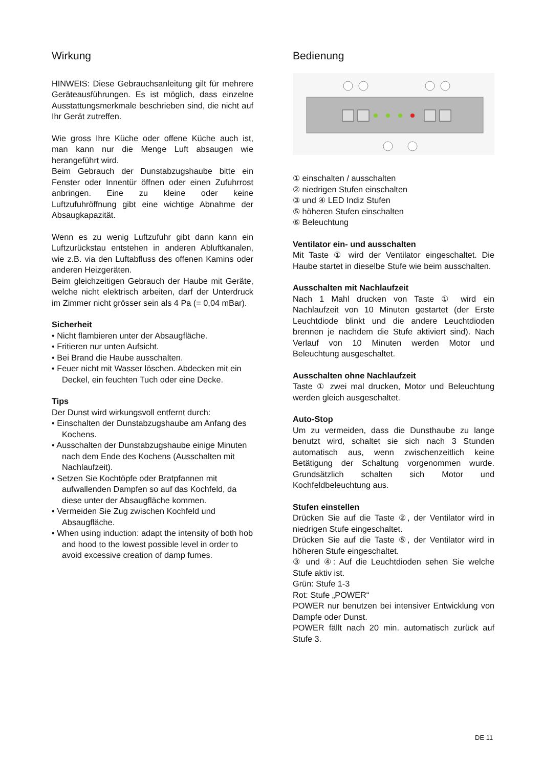Wirkung
HINWEIS: Diese Gebrauchsanleitung gilt für mehrere Geräteausführungen. Es ist möglich, dass einzelne Ausstattungsmerkmale beschrieben sind, die nicht auf Ihr Gerät zutreffen.
Wie gross Ihre Küche oder offene Küche auch ist, man kann nur die Menge Luft absaugen wie herangeführt wird.
Beim Gebrauch der Dunstabzugshaube bitte ein Fenster oder Innentür öffnen oder einen Zufuhrrost anbringen. Eine zu kleine oder keine Luftzufuhröffnung gibt eine wichtige Abnahme der Absaugkapazität.
Wenn es zu wenig Luftzufuhr gibt dann kann ein Luftzurückstau entstehen in anderen Abluftkanalen, wie z.B. via den Luftabfluss des offenen Kamins oder anderen Heizgeräten.
Beim gleichzeitigen Gebrauch der Haube mit Geräte, welche nicht elektrisch arbeiten, darf der Unterdruck im Zimmer nicht grösser sein als 4 Pa (= 0,04 mBar).
Sicherheit
• Nicht flambieren unter der Absaugfläche.
• Fritieren nur unten Aufsicht.
• Bei Brand die Haube ausschalten.
• Feuer nicht mit Wasser löschen. Abdecken mit ein Deckel, ein feuchten Tuch oder eine Decke.
Tips
Der Dunst wird wirkungsvoll entfernt durch:
• Einschalten der Dunstabzugshaube am Anfang des Kochens.
• Ausschalten der Dunstabzugshaube einige Minuten nach dem Ende des Kochens (Ausschalten mit Nachlaufzeit).
• Setzen Sie Kochtöpfe oder Bratpfannen mit aufwallenden Dampfen so auf das Kochfeld, da diese unter der Absaugfläche kommen.
• Vermeiden Sie Zug zwischen Kochfeld und Absaugfläche.
• When using induction: adapt the intensity of both hob and hood to the lowest possible level in order to avoid excessive creation of damp fumes.
Bedienung
① einschalten / ausschalten
② niedrigen Stufen einschalten
③ und ④ LED Indiz Stufen
⑤ höheren Stufen einschalten
⑥ Beleuchtung
Ventilator ein- und ausschalten
Mit Taste ① wird der Ventilator eingeschaltet. Die Haube startet in dieselbe Stufe wie beim ausschalten.
Ausschalten mit Nachlaufzeit
Nach 1 Mahl drucken von Taste ① wird ein Nachlaufzeit von 10 Minuten gestartet (der Erste Leuchtdiode blinkt und die andere Leuchtdioden brennen je nachdem die Stufe aktiviert sind). Nach Verlauf von 10 Minuten werden Motor und Beleuchtung ausgeschaltet.
Ausschalten ohne Nachlaufzeit
Taste ① zwei mal drucken, Motor und Beleuchtung werden gleich ausgeschaltet.
Auto-Stop
Um zu vermeiden, dass die Dunsthaube zu lange benutzt wird, schaltet sie sich nach 3 Stunden automatisch aus, wenn zwischenzeitlich keine Betätigung der Schaltung vorgenommen wurde. Grundsätzlich schalten sich Motor und Kochfeldbeleuchtung aus.
Stufen einstellen
Drücken Sie auf die Taste ②, der Ventilator wird in niedrigen Stufe eingeschaltet.
Drücken Sie auf die Taste ⑤, der Ventilator wird in höheren Stufe eingeschaltet.
③ und ④: Auf die Leuchtdioden sehen Sie welche Stufe aktiv ist.
Grün: Stufe 1-3
Rot: Stufe „POWER“
POWER nur benutzen bei intensiver Entwicklung von Dampfe oder Dunst.
POWER fällt nach 20 min. automatisch zurück auf Stufe 3.
DE 11